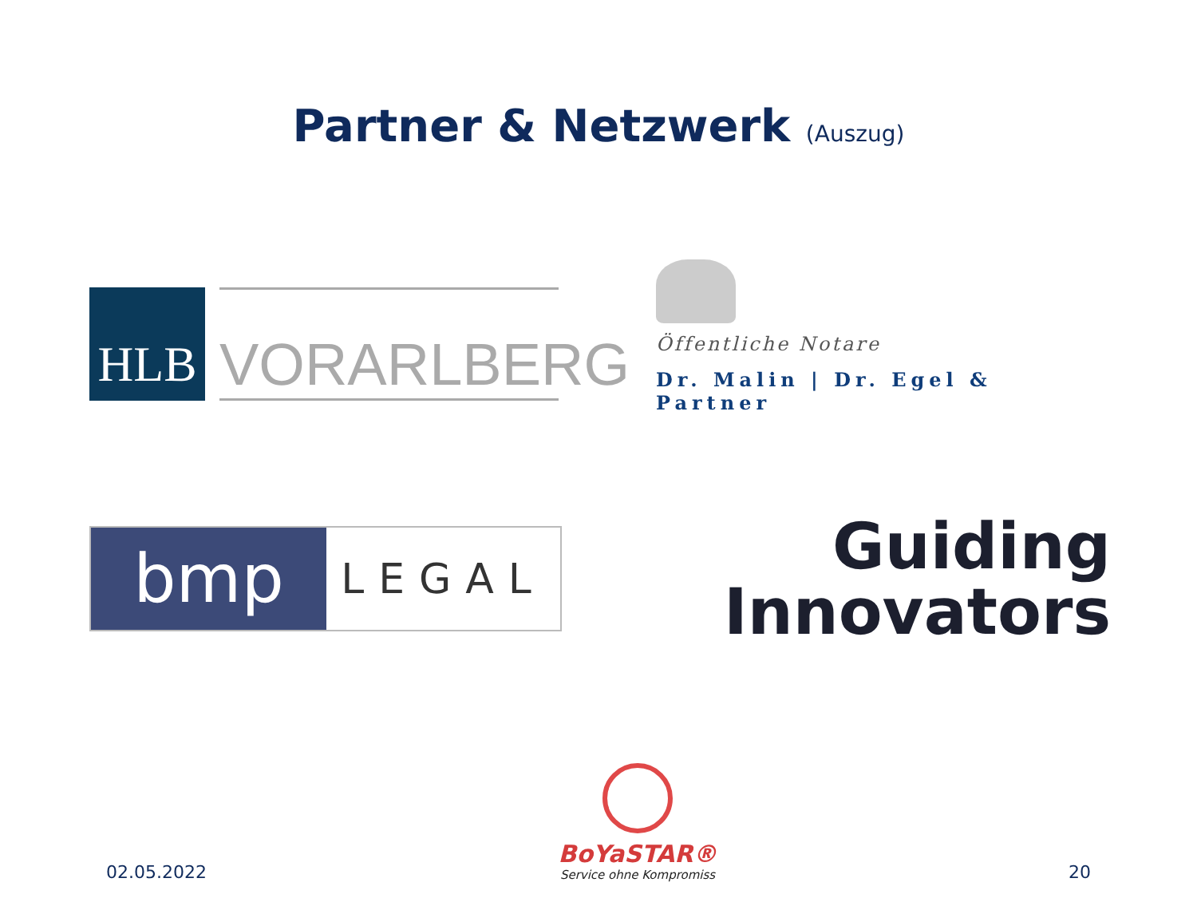Partner & Netzwerk (Auszug)
HLB
VORARLBERG
Öffentliche Notare
Dr. Malin | Dr. Egel & Partner
bmp
LEGAL
Guiding
Innovators
02.05.2022
BoYaSTAR®
Service ohne Kompromiss
20